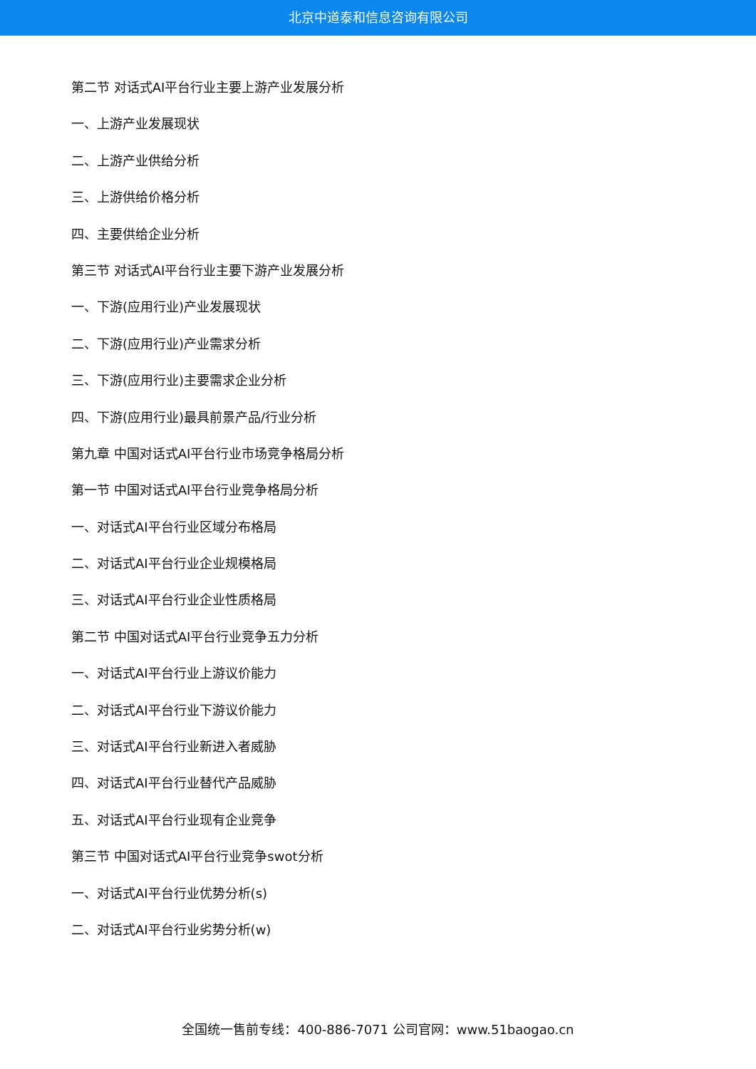北京中道泰和信息咨询有限公司
第二节 对话式AI平台行业主要上游产业发展分析
一、上游产业发展现状
二、上游产业供给分析
三、上游供给价格分析
四、主要供给企业分析
第三节 对话式AI平台行业主要下游产业发展分析
一、下游(应用行业)产业发展现状
二、下游(应用行业)产业需求分析
三、下游(应用行业)主要需求企业分析
四、下游(应用行业)最具前景产品/行业分析
第九章 中国对话式AI平台行业市场竞争格局分析
第一节 中国对话式AI平台行业竞争格局分析
一、对话式AI平台行业区域分布格局
二、对话式AI平台行业企业规模格局
三、对话式AI平台行业企业性质格局
第二节 中国对话式AI平台行业竞争五力分析
一、对话式AI平台行业上游议价能力
二、对话式AI平台行业下游议价能力
三、对话式AI平台行业新进入者威胁
四、对话式AI平台行业替代产品威胁
五、对话式AI平台行业现有企业竞争
第三节 中国对话式AI平台行业竞争swot分析
一、对话式AI平台行业优势分析(s)
二、对话式AI平台行业劣势分析(w)
全国统一售前专线：400-886-7071 公司官网：www.51baogao.cn